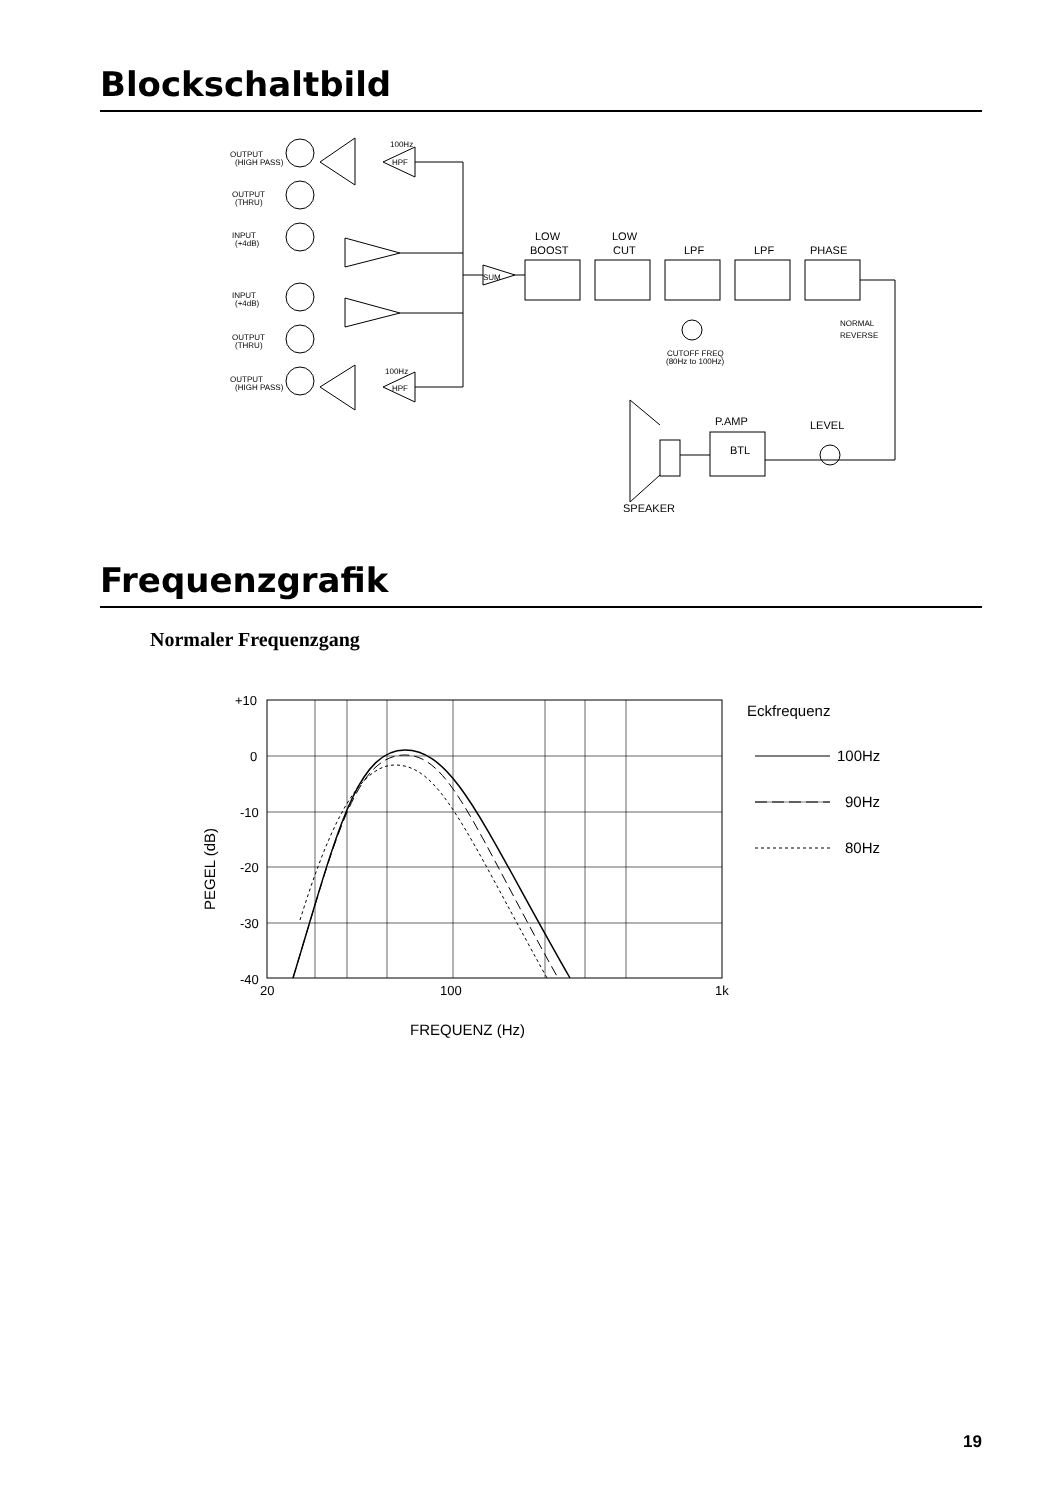Blockschaltbild
OUTPUT
(HIGH PASS)
OUTPUT
(THRU)
INPUT
(+4dB)
INPUT
(+4dB)
OUTPUT
(THRU)
OUTPUT
(HIGH PASS)
100Hz
HPF
100Hz
HPF
SUM
LOW
BOOST
LOW
CUT
LPF
LPF
PHASE
CUTOFF FREQ
(80Hz to 100Hz)
NORMAL
REVERSE
P.AMP
BTL
LEVEL
SPEAKER
Frequenzgrafik
Normaler Frequenzgang
+10
0
-10
-20
-30
-40
20
100
1k
FREQUENZ (Hz)
PEGEL (dB)
Eckfrequenz
100Hz
90Hz
80Hz
19